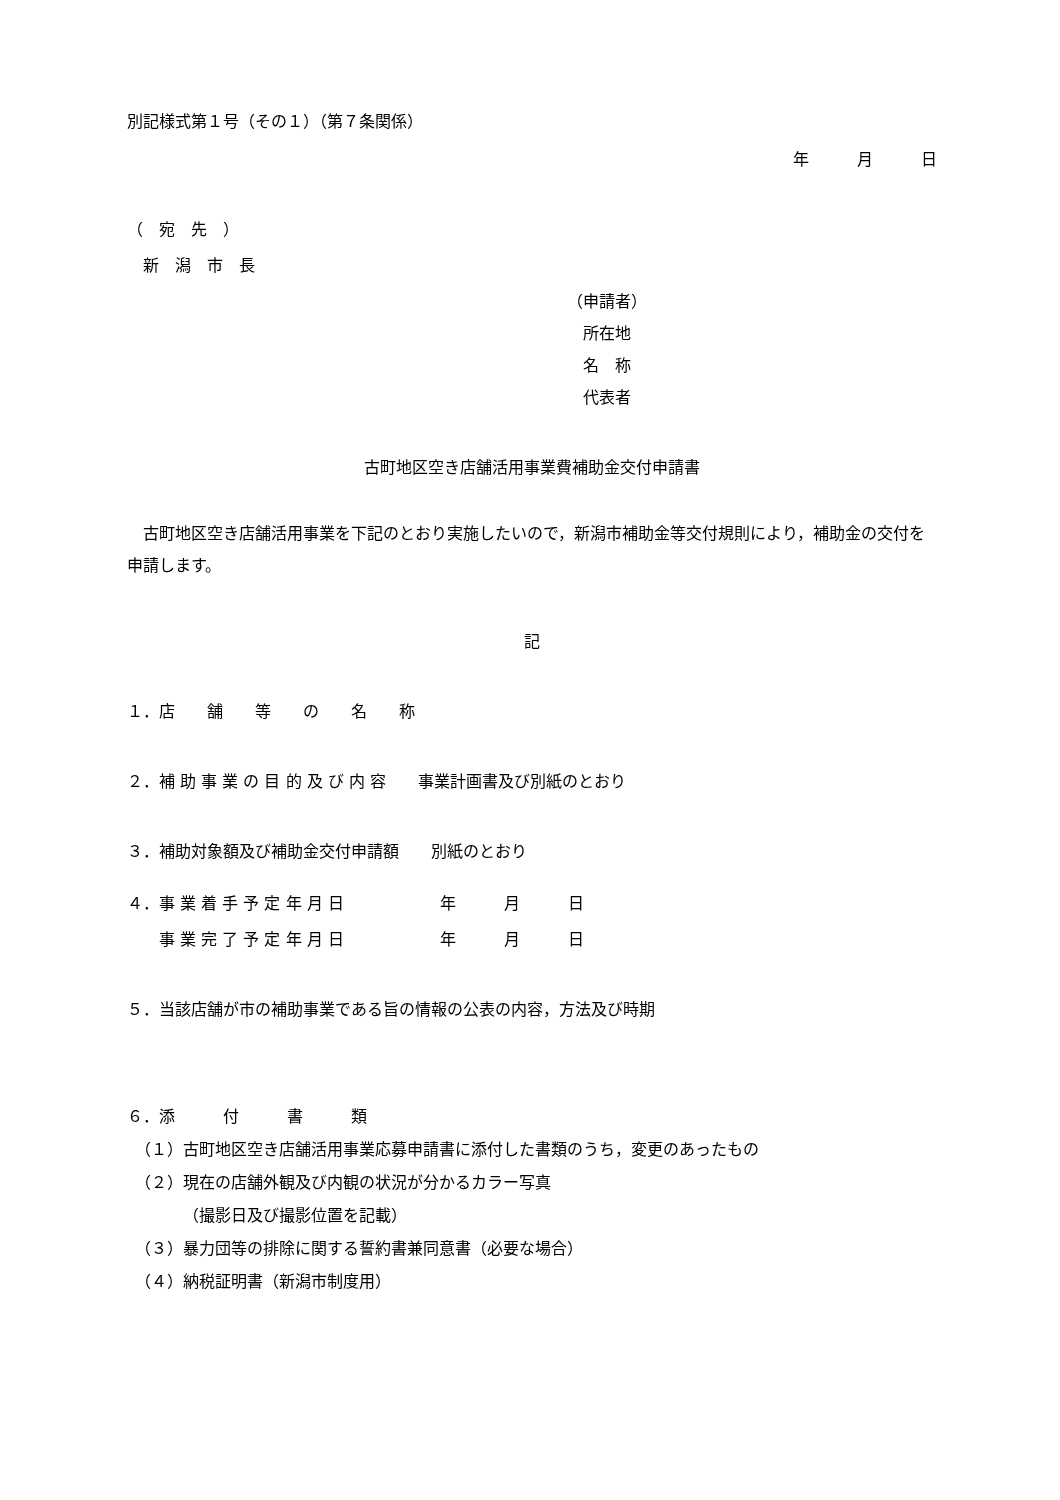別記様式第１号（その１）（第７条関係）
年　　　月　　　日
（　宛　先　）
　新　潟　市　長
（申請者）
　所在地
　名　称
　代表者
古町地区空き店舗活用事業費補助金交付申請書
　古町地区空き店舗活用事業を下記のとおり実施したいので，新潟市補助金等交付規則により，補助金の交付を申請します。
記
１．店　　舗　　等　　の　　名　　称
２．補 助 事 業 の 目 的 及 び 内 容　　事業計画書及び別紙のとおり
３．補助対象額及び補助金交付申請額　　別紙のとおり
４．事 業 着 手 予 定 年 月 日　　　　　　年　　　月　　　日
　　事 業 完 了 予 定 年 月 日　　　　　　年　　　月　　　日
５．当該店舗が市の補助事業である旨の情報の公表の内容，方法及び時期
６．添　　　付　　　書　　　類
　（１）古町地区空き店舗活用事業応募申請書に添付した書類のうち，変更のあったもの
　（２）現在の店舗外観及び内観の状況が分かるカラー写真
　　　　（撮影日及び撮影位置を記載）
　（３）暴力団等の排除に関する誓約書兼同意書（必要な場合）
　（４）納税証明書（新潟市制度用）